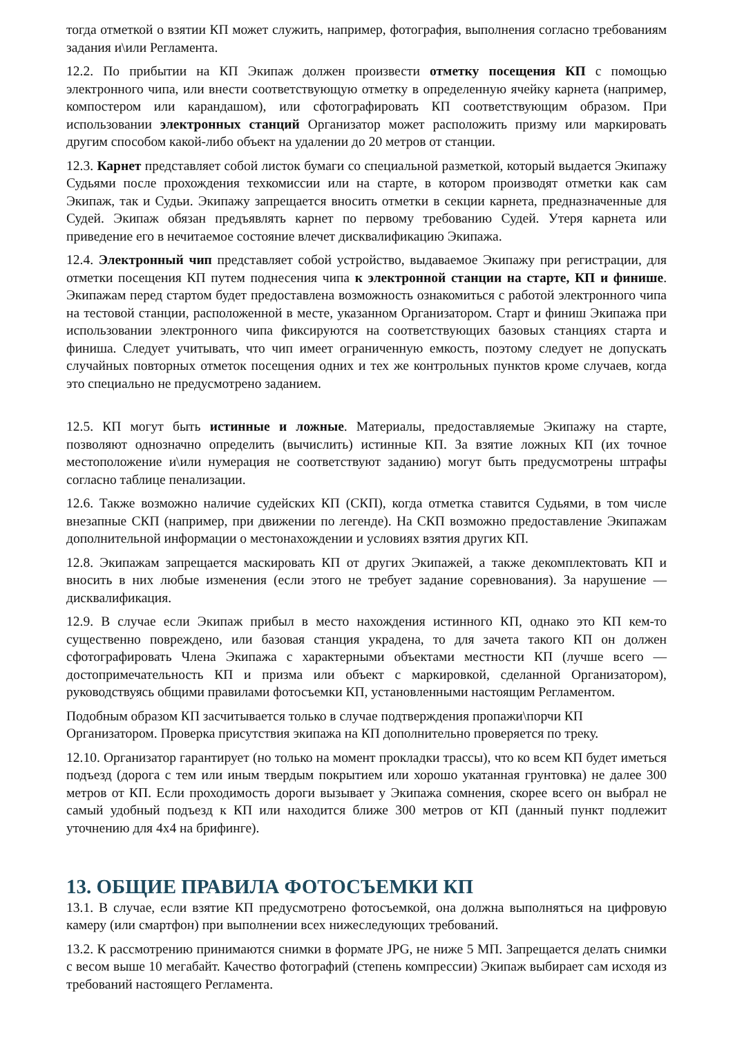тогда отметкой о взятии КП может служить, например, фотография, выполнения согласно требованиям задания и\или Регламента.
12.2. По прибытии на КП Экипаж должен произвести отметку посещения КП с помощью электронного чипа, или внести соответствующую отметку в определенную ячейку карнета (например, компостером или карандашом), или сфотографировать КП соответствующим образом. При использовании электронных станций Организатор может расположить призму или маркировать другим способом какой-либо объект на удалении до 20 метров от станции.
12.3. Карнет представляет собой листок бумаги со специальной разметкой, который выдается Экипажу Судьями после прохождения техкомиссии или на старте, в котором производят отметки как сам Экипаж, так и Судьи. Экипажу запрещается вносить отметки в секции карнета, предназначенные для Судей. Экипаж обязан предъявлять карнет по первому требованию Судей. Утеря карнета или приведение его в нечитаемое состояние влечет дисквалификацию Экипажа.
12.4. Электронный чип представляет собой устройство, выдаваемое Экипажу при регистрации, для отметки посещения КП путем поднесения чипа к электронной станции на старте, КП и финише. Экипажам перед стартом будет предоставлена возможность ознакомиться с работой электронного чипа на тестовой станции, расположенной в месте, указанном Организатором. Старт и финиш Экипажа при использовании электронного чипа фиксируются на соответствующих базовых станциях старта и финиша. Следует учитывать, что чип имеет ограниченную емкость, поэтому следует не допускать случайных повторных отметок посещения одних и тех же контрольных пунктов кроме случаев, когда это специально не предусмотрено заданием.
12.5. КП могут быть истинные и ложные. Материалы, предоставляемые Экипажу на старте, позволяют однозначно определить (вычислить) истинные КП. За взятие ложных КП (их точное местоположение и\или нумерация не соответствуют заданию) могут быть предусмотрены штрафы согласно таблице пенализации.
12.6. Также возможно наличие судейских КП (СКП), когда отметка ставится Судьями, в том числе внезапные СКП (например, при движении по легенде). На СКП возможно предоставление Экипажам дополнительной информации о местонахождении и условиях взятия других КП.
12.8. Экипажам запрещается маскировать КП от других Экипажей, а также декомплектовать КП и вносить в них любые изменения (если этого не требует задание соревнования). За нарушение — дисквалификация.
12.9. В случае если Экипаж прибыл в место нахождения истинного КП, однако это КП кем-то существенно повреждено, или базовая станция украдена, то для зачета такого КП он должен сфотографировать Члена Экипажа с характерными объектами местности КП (лучше всего — достопримечательность КП и призма или объект с маркировкой, сделанной Организатором), руководствуясь общими правилами фотосъемки КП, установленными настоящим Регламентом.
Подобным образом КП засчитывается только в случае подтверждения пропажи\порчи КП Организатором. Проверка присутствия экипажа на КП дополнительно проверяется по треку.
12.10. Организатор гарантирует (но только на момент прокладки трассы), что ко всем КП будет иметься подъезд (дорога с тем или иным твердым покрытием или хорошо укатанная грунтовка) не далее 300 метров от КП. Если проходимость дороги вызывает у Экипажа сомнения, скорее всего он выбрал не самый удобный подъезд к КП или находится ближе 300 метров от КП (данный пункт подлежит уточнению для 4х4 на брифинге).
13. ОБЩИЕ ПРАВИЛА ФОТОСЪЕМКИ КП
13.1. В случае, если взятие КП предусмотрено фотосъемкой, она должна выполняться на цифровую камеру (или смартфон) при выполнении всех нижеследующих требований.
13.2. К рассмотрению принимаются снимки в формате JPG, не ниже 5 МП. Запрещается делать снимки с весом выше 10 мегабайт. Качество фотографий (степень компрессии) Экипаж выбирает сам исходя из требований настоящего Регламента.